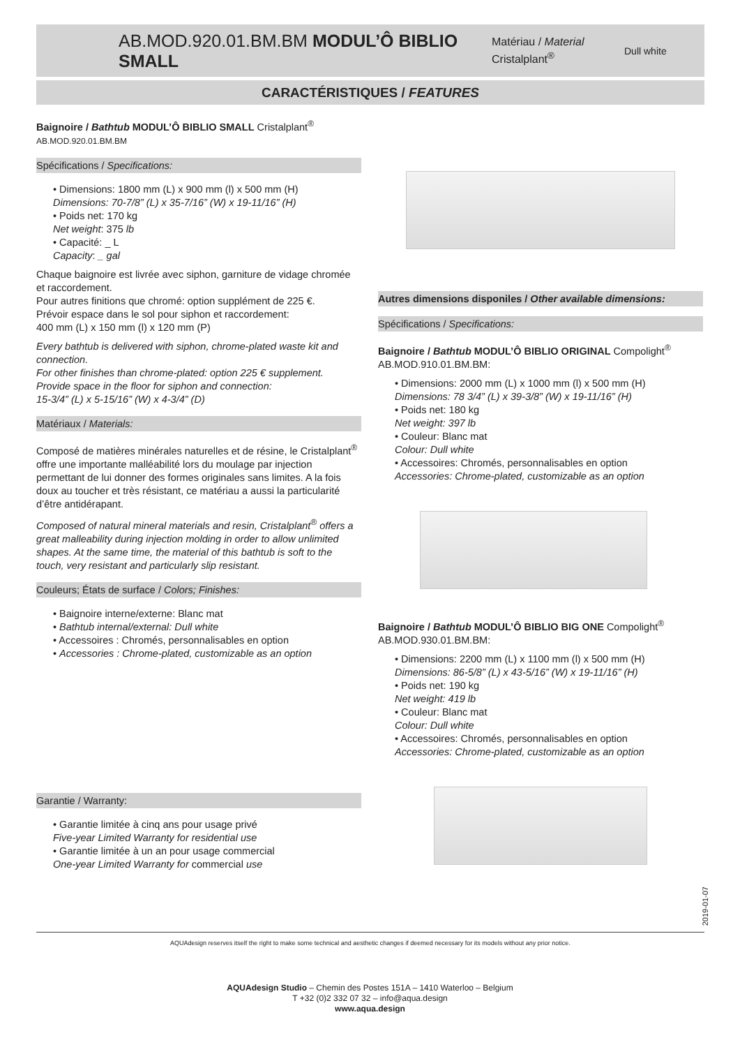AB.MOD.920.01.BM.BM MODUL’Ô BIBLIO SMALL
Matériau / Material
Cristalplant<sup>®</sup>
Dull white
CARACTÉRISTIQUES / FEATURES
Baignoire / Bathtub MODUL’Ô BIBLIO SMALL Cristalplant<sup>®</sup>
AB.MOD.920.01.BM.BM
Spécifications / Specifications:
• Dimensions: 1800 mm (L) x 900 mm (l) x 500 mm (H)
Dimensions: 70-7/8” (L) x 35-7/16” (W) x 19-11/16” (H)
• Poids net: 170 kg
Net weight: 375 lb
• Capacité: _ L
Capacity: _ gal
Chaque baignoire est livrée avec siphon, garniture de vidage chromée et raccordement.
Pour autres finitions que chromé: option supplément de 225 €.
Prévoir espace dans le sol pour siphon et raccordement:
400 mm (L) x 150 mm (l) x 120 mm (P)
Every bathtub is delivered with siphon, chrome-plated waste kit and connection.
For other finishes than chrome-plated: option 225 € supplement.
Provide space in the floor for siphon and connection:
15-3/4” (L) x 5-15/16” (W) x 4-3/4” (D)
Matériaux / Materials:
Composé de matières minérales naturelles et de résine, le Cristalplant<sup>®</sup> offre une importante malléabilité lors du moulage par injection permettant de lui donner des formes originales sans limites. A la fois doux au toucher et très résistant, ce matériau a aussi la particularité d’être antidérapant.
Composed of natural mineral materials and resin, Cristalplant<sup>®</sup> offers a great malleability during injection molding in order to allow unlimited shapes. At the same time, the material of this bathtub is soft to the touch, very resistant and particularly slip resistant.
Couleurs; États de surface / Colors; Finishes:
• Baignoire interne/externe: Blanc mat
• Bathtub internal/external: Dull white
• Accessoires : Chromés, personnalisables en option
• Accessories : Chrome-plated, customizable as an option
Garantie / Warranty:
• Garantie limitée à cinq ans pour usage privé
Five-year Limited Warranty for residential use
• Garantie limitée à un an pour usage commercial
One-year Limited Warranty for commercial use
Autres dimensions disponiles / Other available dimensions:
Spécifications / Specifications:
Baignoire / Bathtub MODUL’Ô BIBLIO ORIGINAL Compolight<sup>®</sup>
AB.MOD.910.01.BM.BM:
• Dimensions: 2000 mm (L) x 1000 mm (l) x 500 mm (H)
Dimensions: 78 3/4” (L) x 39-3/8” (W) x 19-11/16” (H)
• Poids net: 180 kg
Net weight: 397 lb
• Couleur: Blanc mat
Colour: Dull white
• Accessoires: Chromés, personnalisables en option
Accessories: Chrome-plated, customizable as an option
Baignoire / Bathtub MODUL’Ô BIBLIO BIG ONE Compolight<sup>®</sup>
AB.MOD.930.01.BM.BM:
• Dimensions: 2200 mm (L) x 1100 mm (l) x 500 mm (H)
Dimensions: 86-5/8” (L) x 43-5/16” (W) x 19-11/16” (H)
• Poids net: 190 kg
Net weight: 419 lb
• Couleur: Blanc mat
Colour: Dull white
• Accessoires: Chromés, personnalisables en option
Accessories: Chrome-plated, customizable as an option
2019-01-07
AQUAdesign reserves itself the right to make some technical and aesthetic changes if deemed necessary for its models without any prior notice.
AQUAdesign Studio – Chemin des Postes 151A – 1410 Waterloo – Belgium
T +32 (0)2 332 07 32 – info@aqua.design
www.aqua.design